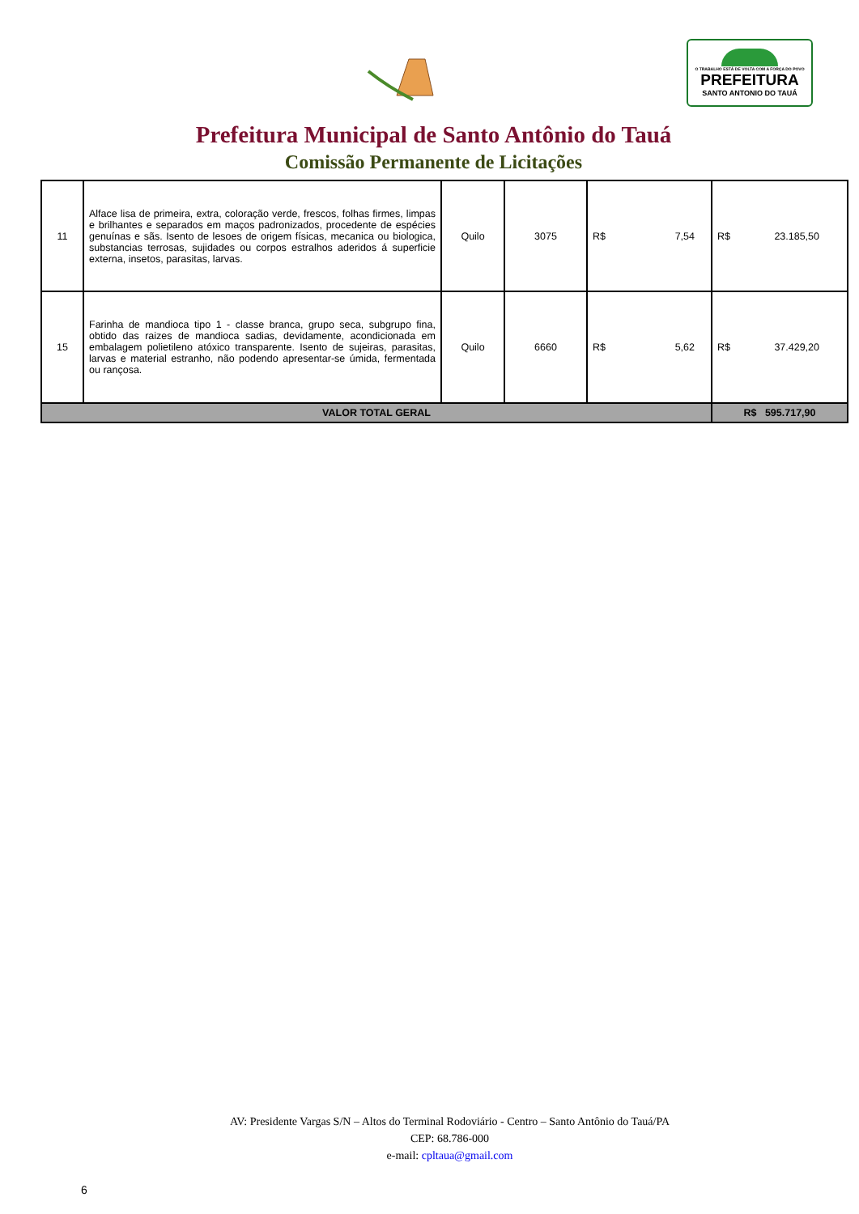O TRABALHO ESTÁ DE VOLTA COM A FORÇA DO POVO
PREFEITURA
SANTO ANTONIO DO TAUÁ
Prefeitura Municipal de Santo Antônio do Tauá
Comissão Permanente de Licitações
| 11 | Alface lisa de primeira, extra, coloração verde, frescos, folhas firmes, limpas e brilhantes e separados em maços padronizados, procedente de espécies genuínas e sãs. Isento de lesoes de origem físicas, mecanica ou biologica, substancias terrosas, sujidades ou corpos estralhos aderidos á superficie externa, insetos, parasitas, larvas. | Quilo | 3075 | R$ 7,54 | R$ 23.185,50 |
| 15 | Farinha de mandioca tipo 1 - classe branca, grupo seca, subgrupo fina, obtido das raizes de mandioca sadias, devidamente, acondicionada em embalagem polietileno atóxico transparente. Isento de sujeiras, parasitas, larvas e material estranho, não podendo apresentar-se úmida, fermentada ou rançosa. | Quilo | 6660 | R$ 5,62 | R$ 37.429,20 |
| VALOR TOTAL GERAL | | | | | R$ 595.717,90 |
AV: Presidente Vargas S/N – Altos do Terminal Rodoviário - Centro – Santo Antônio do Tauá/PA
CEP: 68.786-000
e-mail: cpltaua@gmail.com
6